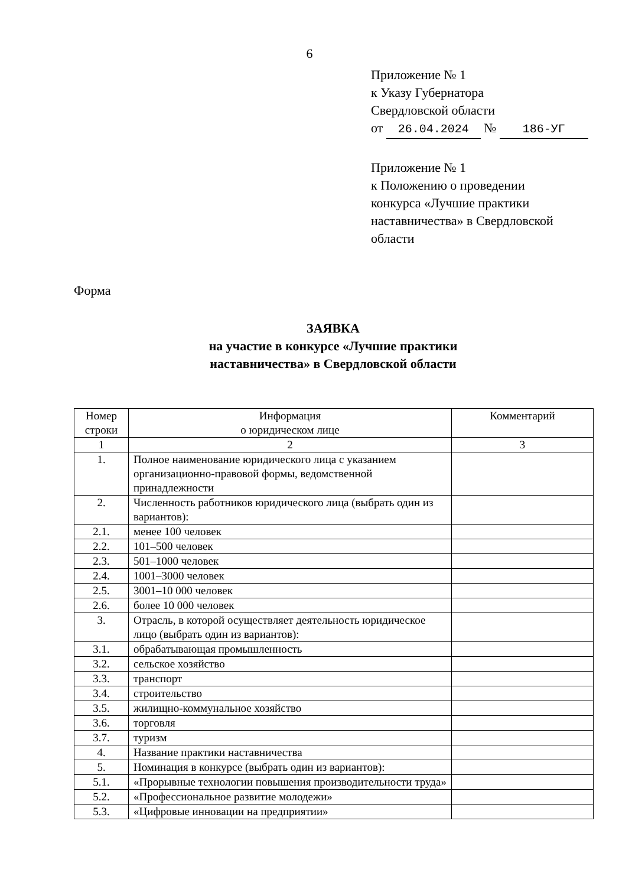6
Приложение № 1
к Указу Губернатора
Свердловской области
от 26.04.2024 № 186-УГ
Приложение № 1
к Положению о проведении
конкурса «Лучшие практики
наставничества» в Свердловской
области
Форма
ЗАЯВКА
на участие в конкурсе «Лучшие практики
наставничества» в Свердловской области
| Номер строки | Информация о юридическом лице | Комментарий |
| --- | --- | --- |
| 1 | 2 | 3 |
| 1. | Полное наименование юридического лица с указанием организационно-правовой формы, ведомственной принадлежности | |
| 2. | Численность работников юридического лица (выбрать один из вариантов): | |
| 2.1. | менее 100 человек | |
| 2.2. | 101–500 человек | |
| 2.3. | 501–1000 человек | |
| 2.4. | 1001–3000 человек | |
| 2.5. | 3001–10 000 человек | |
| 2.6. | более 10 000 человек | |
| 3. | Отрасль, в которой осуществляет деятельность юридическое лицо (выбрать один из вариантов): | |
| 3.1. | обрабатывающая промышленность | |
| 3.2. | сельское хозяйство | |
| 3.3. | транспорт | |
| 3.4. | строительство | |
| 3.5. | жилищно-коммунальное хозяйство | |
| 3.6. | торговля | |
| 3.7. | туризм | |
| 4. | Название практики наставничества | |
| 5. | Номинация в конкурсе (выбрать один из вариантов): | |
| 5.1. | «Прорывные технологии повышения производительности труда» | |
| 5.2. | «Профессиональное развитие молодежи» | |
| 5.3. | «Цифровые инновации на предприятии» | |